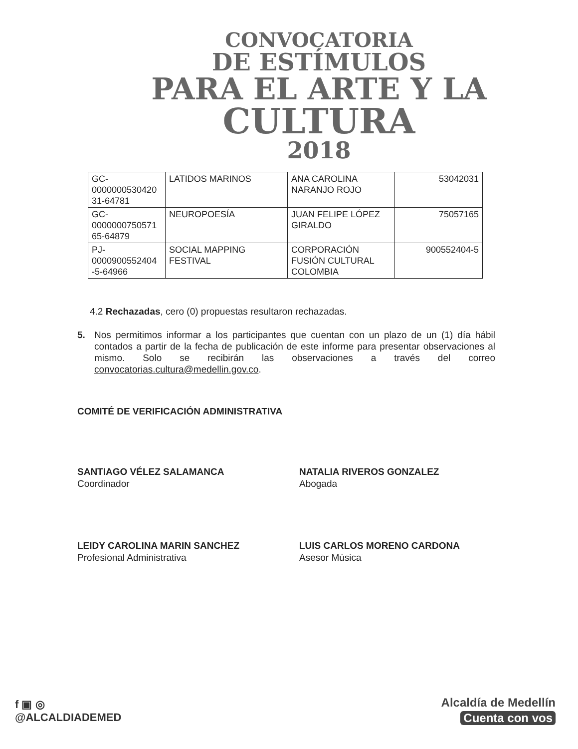CONVOCATORIA
DE ESTÍMULOS
PARA EL ARTE Y LA
CULTURA
2018
| GC- 0000000530420 31-64781 | LATIDOS MARINOS | ANA CAROLINA NARANJO ROJO | 53042031 |
| GC- 0000000750571 65-64879 | NEUROPOESÍA | JUAN FELIPE LÓPEZ GIRALDO | 75057165 |
| PJ- 0000900552404 -5-64966 | SOCIAL MAPPING FESTIVAL | CORPORACIÓN FUSIÓN CULTURAL COLOMBIA | 900552404-5 |
4.2 Rechazadas, cero (0) propuestas resultaron rechazadas.
5. Nos permitimos informar a los participantes que cuentan con un plazo de un (1) día hábil contados a partir de la fecha de publicación de este informe para presentar observaciones al mismo. Solo se recibirán las observaciones a través del correo convocatorias.cultura@medellin.gov.co.
COMITÉ DE VERIFICACIÓN ADMINISTRATIVA
SANTIAGO VÉLEZ SALAMANCA
Coordinador
NATALIA RIVEROS GONZALEZ
Abogada
LEIDY CAROLINA MARIN SANCHEZ
Profesional Administrativa
LUIS CARLOS MORENO CARDONA
Asesor Música
f ▣ ◎
@ALCALDIADEMED
Alcaldía de Medellín
Cuenta con vos